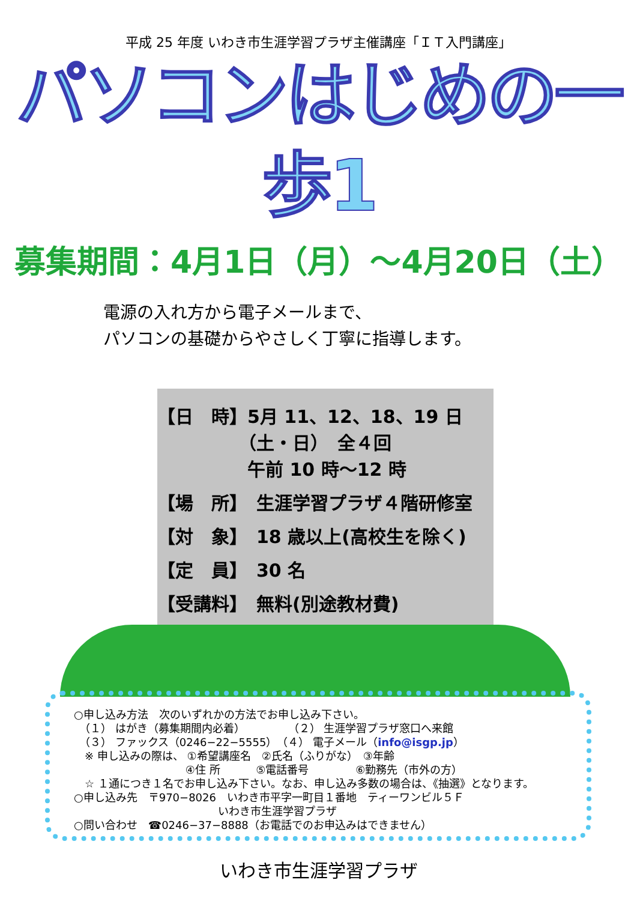平成 25 年度 いわき市生涯学習プラザ主催講座「ＩＴ入門講座」
パソコンはじめの一歩1
募集期間：4月1日（月）～4月20日（土）
電源の入れ方から電子メールまで、
パソコンの基礎からやさしく丁寧に指導します。
【日　時】5月 11、12、18、19 日
　　　　　（土・日）　全４回
　　　　　午前 10 時～12 時
【場　所】　生涯学習プラザ４階研修室
【対　象】　18 歳以上(高校生を除く)
【定　員】　30 名
【受講料】　無料(別途教材費)
○申し込み方法　次のいずれかの方法でお申し込み下さい。
　（１） はがき（募集期間内必着）　　　　　（２） 生涯学習プラザ窓口へ来館
　（３） ファックス（0246−22−5555）　（４） 電子メール（info@isgp.jp）
　※ 申し込みの際は、 ①希望講座名　②氏名（ふりがな）　③年齢
　　　　　　　　　　 ④住 所　　　 ⑤電話番号　　　　 ⑥勤務先（市外の方）
　☆ １通につき１名でお申し込み下さい。なお、申し込み多数の場合は、《抽選》となります。
○申し込み先　〒970−8026　いわき市平字一町目１番地　ティーワンビル５Ｆ
　　　　　　　　　　　　　 いわき市生涯学習プラザ
○問い合わせ　☎0246−37−8888（お電話でのお申込みはできません）
いわき市生涯学習プラザ